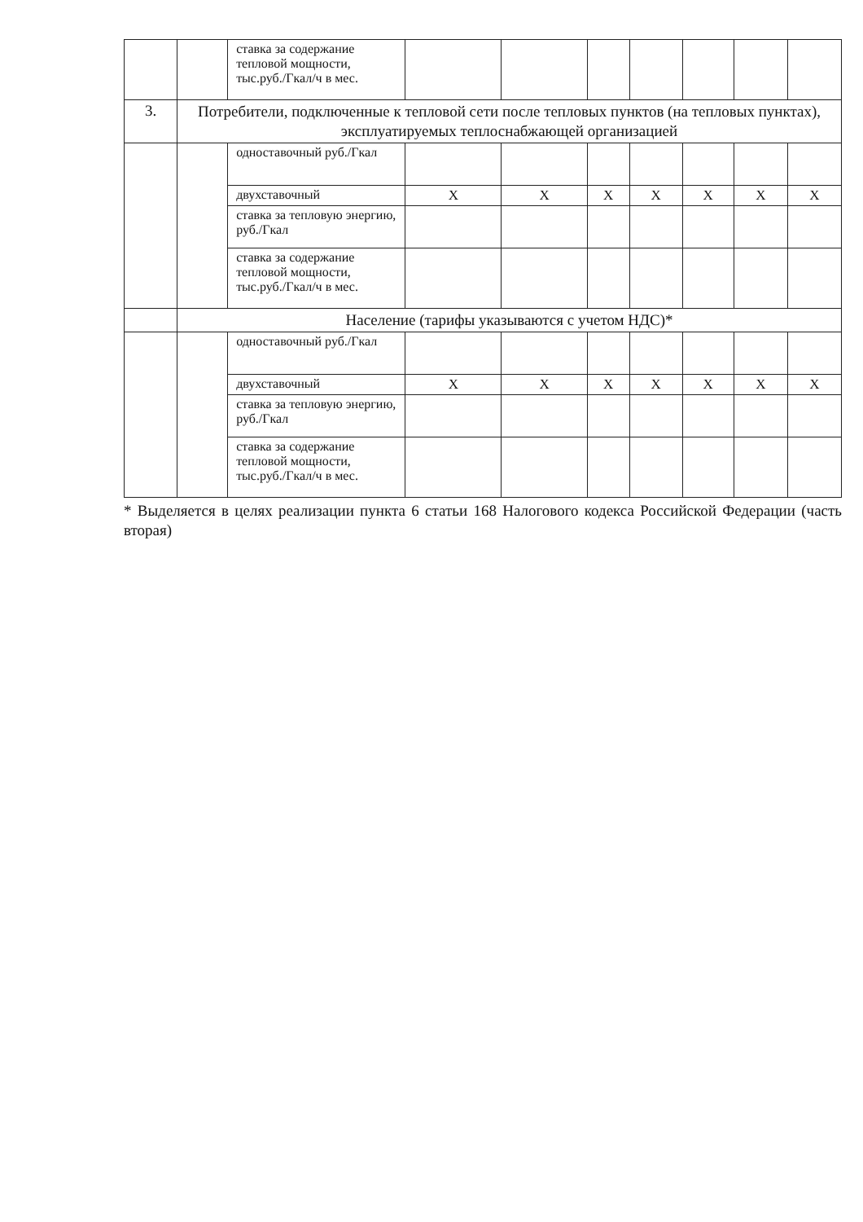| | | ставка за содержание тепловой мощности, тыс.руб./Гкал/ч в мес. | | | | | | | |
| 3. | Потребители, подключенные к тепловой сети после тепловых пунктов (на тепловых пунктах), эксплуатируемых теплоснабжающей организацией | | | | | | | | |
| | | одноставочный руб./Гкал | | | | | | | |
| | | двухставочный | X | X | X | X | X | X | X |
| | | ставка за тепловую энергию, руб./Гкал | | | | | | | |
| | | ставка за содержание тепловой мощности, тыс.руб./Гкал/ч в мес. | | | | | | | |
| | Население (тарифы указываются с учетом НДС)* | | | | | | | | |
| | | одноставочный руб./Гкал | | | | | | | |
| | | двухставочный | X | X | X | X | X | X | X |
| | | ставка за тепловую энергию, руб./Гкал | | | | | | | |
| | | ставка за содержание тепловой мощности, тыс.руб./Гкал/ч в мес. | | | | | | | |
* Выделяется в целях реализации пункта 6 статьи 168 Налогового кодекса Российской Федерации (часть вторая)